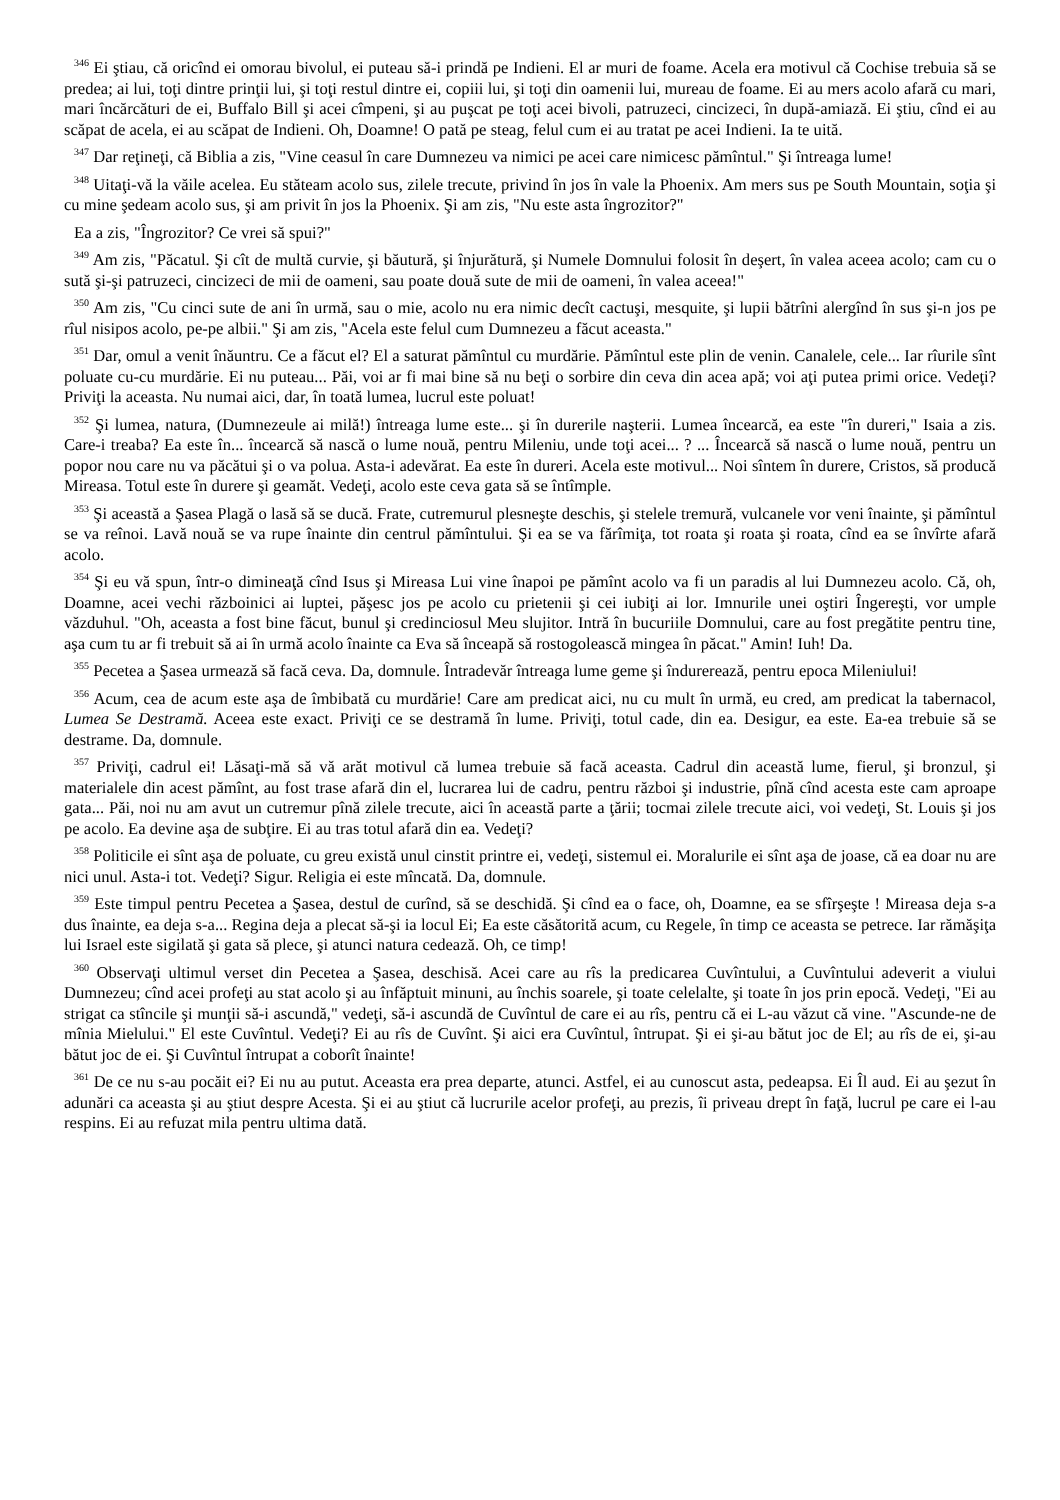<sup>346</sup> Ei ştiau, că oricînd ei omorau bivolul, ei puteau să-i prindă pe Indieni. El ar muri de foame. Acela era motivul că Cochise trebuia să se predea; ai lui, toţi dintre prinţii lui, şi toţi restul dintre ei, copiii lui, şi toţi din oamenii lui, mureau de foame. Ei au mers acolo afară cu mari, mari încărcături de ei, Buffalo Bill şi acei cîmpeni, şi au puşcat pe toţi acei bivoli, patruzeci, cincizeci, în după-amiază. Ei ştiu, cînd ei au scăpat de acela, ei au scăpat de Indieni. Oh, Doamne! O pată pe steag, felul cum ei au tratat pe acei Indieni. Ia te uită.
<sup>347</sup> Dar reţineţi, că Biblia a zis, "Vine ceasul în care Dumnezeu va nimici pe acei care nimicesc pămîntul." Şi întreaga lume!
<sup>348</sup> Uitaţi-vă la văile acelea. Eu stăteam acolo sus, zilele trecute, privind în jos în vale la Phoenix. Am mers sus pe South Mountain, soţia şi cu mine şedeam acolo sus, şi am privit în jos la Phoenix. Şi am zis, "Nu este asta îngrozitor?"
Ea a zis, "Îngrozitor? Ce vrei să spui?"
<sup>349</sup> Am zis, "Păcatul. Şi cît de multă curvie, şi băutură, şi înjurătură, şi Numele Domnului folosit în deşert, în valea aceea acolo; cam cu o sută şi-şi patruzeci, cincizeci de mii de oameni, sau poate două sute de mii de oameni, în valea aceea!"
<sup>350</sup> Am zis, "Cu cinci sute de ani în urmă, sau o mie, acolo nu era nimic decît cactuşi, mesquite, şi lupii bătrîni alergînd în sus şi-n jos pe rîul nisipos acolo, pe-pe albii." Şi am zis, "Acela este felul cum Dumnezeu a făcut aceasta."
<sup>351</sup> Dar, omul a venit înăuntru. Ce a făcut el? El a saturat pămîntul cu murdărie. Pămîntul este plin de venin. Canalele, cele... Iar rîurile sînt poluate cu-cu murdărie. Ei nu puteau... Păi, voi ar fi mai bine să nu beţi o sorbire din ceva din acea apă; voi aţi putea primi orice. Vedeţi? Priviţi la aceasta. Nu numai aici, dar, în toată lumea, lucrul este poluat!
<sup>352</sup> Şi lumea, natura, (Dumnezeule ai milă!) întreaga lume este... şi în durerile naşterii. Lumea încearcă, ea este "în dureri," Isaia a zis. Care-i treaba? Ea este în... încearcă să nască o lume nouă, pentru Mileniu, unde toţi acei... ? ... Încearcă să nască o lume nouă, pentru un popor nou care nu va păcătui şi o va polua. Asta-i adevărat. Ea este în dureri. Acela este motivul... Noi sîntem în durere, Cristos, să producă Mireasa. Totul este în durere şi geamăt. Vedeţi, acolo este ceva gata să se întîmple.
<sup>353</sup> Şi această a Şasea Plagă o lasă să se ducă. Frate, cutremurul plesneşte deschis, şi stelele tremură, vulcanele vor veni înainte, şi pămîntul se va reînoi. Lavă nouă se va rupe înainte din centrul pămîntului. Şi ea se va fărîmiţa, tot roata şi roata şi roata, cînd ea se învîrte afară acolo.
<sup>354</sup> Şi eu vă spun, într-o dimineaţă cînd Isus şi Mireasa Lui vine înapoi pe pămînt acolo va fi un paradis al lui Dumnezeu acolo. Că, oh, Doamne, acei vechi războinici ai luptei, păşesc jos pe acolo cu prietenii şi cei iubiţi ai lor. Imnurile unei oştiri Îngereşti, vor umple văzduhul. "Oh, aceasta a fost bine făcut, bunul şi credinciosul Meu slujitor. Intră în bucuriile Domnului, care au fost pregătite pentru tine, aşa cum tu ar fi trebuit să ai în urmă acolo înainte ca Eva să înceapă să rostogolească mingea în păcat." Amin! Iuh! Da.
<sup>355</sup> Pecetea a Şasea urmează să facă ceva. Da, domnule. Întradevăr întreaga lume geme şi îndurerează, pentru epoca Mileniului!
<sup>356</sup> Acum, cea de acum este aşa de îmbibată cu murdărie! Care am predicat aici, nu cu mult în urmă, eu cred, am predicat la tabernacol, Lumea Se Destramă. Aceea este exact. Priviţi ce se destramă în lume. Priviţi, totul cade, din ea. Desigur, ea este. Ea-ea trebuie să se destrame. Da, domnule.
<sup>357</sup> Priviţi, cadrul ei! Lăsaţi-mă să vă arăt motivul că lumea trebuie să facă aceasta. Cadrul din această lume, fierul, şi bronzul, şi materialele din acest pămînt, au fost trase afară din el, lucrarea lui de cadru, pentru război şi industrie, pînă cînd acesta este cam aproape gata... Păi, noi nu am avut un cutremur pînă zilele trecute, aici în această parte a ţării; tocmai zilele trecute aici, voi vedeţi, St. Louis şi jos pe acolo. Ea devine aşa de subţire. Ei au tras totul afară din ea. Vedeţi?
<sup>358</sup> Politicile ei sînt aşa de poluate, cu greu există unul cinstit printre ei, vedeţi, sistemul ei. Moralurile ei sînt aşa de joase, că ea doar nu are nici unul. Asta-i tot. Vedeţi? Sigur. Religia ei este mîncată. Da, domnule.
<sup>359</sup> Este timpul pentru Pecetea a Şasea, destul de curînd, să se deschidă. Şi cînd ea o face, oh, Doamne, ea se sfîrşeşte ! Mireasa deja s-a dus înainte, ea deja s-a... Regina deja a plecat să-şi ia locul Ei; Ea este căsătorită acum, cu Regele, în timp ce aceasta se petrece. Iar rămăşiţa lui Israel este sigilată şi gata să plece, şi atunci natura cedează. Oh, ce timp!
<sup>360</sup> Observaţi ultimul verset din Pecetea a Şasea, deschisă. Acei care au rîs la predicarea Cuvîntului, a Cuvîntului adeverit a viului Dumnezeu; cînd acei profeţi au stat acolo şi au înfăptuit minuni, au închis soarele, şi toate celelalte, şi toate în jos prin epocă. Vedeţi, "Ei au strigat ca stîncile şi munţii să-i ascundă," vedeţi, să-i ascundă de Cuvîntul de care ei au rîs, pentru că ei L-au văzut că vine. "Ascunde-ne de mînia Mielului." El este Cuvîntul. Vedeţi? Ei au rîs de Cuvînt. Şi aici era Cuvîntul, întrupat. Şi ei şi-au bătut joc de El; au rîs de ei, şi-au bătut joc de ei. Şi Cuvîntul întrupat a coborît înainte!
<sup>361</sup> De ce nu s-au pocăit ei? Ei nu au putut. Aceasta era prea departe, atunci. Astfel, ei au cunoscut asta, pedeapsa. Ei Îl aud. Ei au şezut în adunări ca aceasta şi au ştiut despre Acesta. Şi ei au ştiut că lucrurile acelor profeţi, au prezis, îi priveau drept în faţă, lucrul pe care ei l-au respins. Ei au refuzat mila pentru ultima dată.